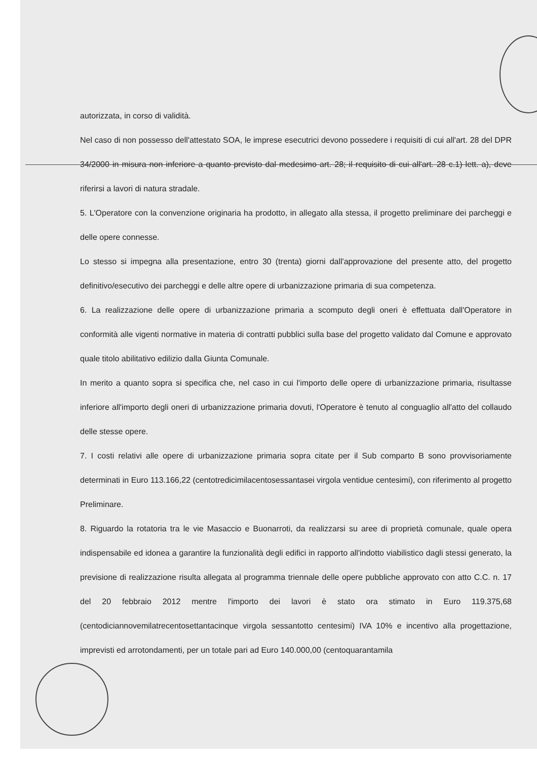autorizzata, in corso di validità.
Nel caso di non possesso dell'attestato SOA, le imprese esecutrici devono possedere i requisiti di cui all'art. 28 del DPR 34/2000 in misura non inferiore a quanto previsto dal medesimo art. 28; il requisito di cui all'art. 28 c.1) lett. a), deve riferirsi a lavori di natura stradale.
5. L'Operatore con la convenzione originaria ha prodotto, in allegato alla stessa, il progetto preliminare dei parcheggi e delle opere connesse.
Lo stesso si impegna alla presentazione, entro 30 (trenta) giorni dall'approvazione del presente atto, del progetto definitivo/esecutivo dei parcheggi e delle altre opere di urbanizzazione primaria di sua competenza.
6. La realizzazione delle opere di urbanizzazione primaria a scomputo degli oneri è effettuata dall'Operatore in conformità alle vigenti normative in materia di contratti pubblici sulla base del progetto validato dal Comune e approvato quale titolo abilitativo edilizio dalla Giunta Comunale.
In merito a quanto sopra si specifica che, nel caso in cui l'importo delle opere di urbanizzazione primaria, risultasse inferiore all'importo degli oneri di urbanizzazione primaria dovuti, l'Operatore è tenuto al conguaglio all'atto del collaudo delle stesse opere.
7. I costi relativi alle opere di urbanizzazione primaria sopra citate per il Sub comparto B sono provvisoriamente determinati in Euro 113.166,22 (centotredicimilacentosessantasei virgola ventidue centesimi), con riferimento al progetto Preliminare.
8. Riguardo la rotatoria tra le vie Masaccio e Buonarroti, da realizzarsi su aree di proprietà comunale, quale opera indispensabile ed idonea a garantire la funzionalità degli edifici in rapporto all'indotto viabilistico dagli stessi generato, la previsione di realizzazione risulta allegata al programma triennale delle opere pubbliche approvato con atto C.C. n. 17 del 20 febbraio 2012 mentre l'importo dei lavori è stato ora stimato in Euro 119.375,68 (centodiciannovemilatrecentosettantacinque virgola sessantotto centesimi) IVA 10% e incentivo alla progettazione, imprevisti ed arrotondamenti, per un totale pari ad Euro 140.000,00 (centoquarantamila